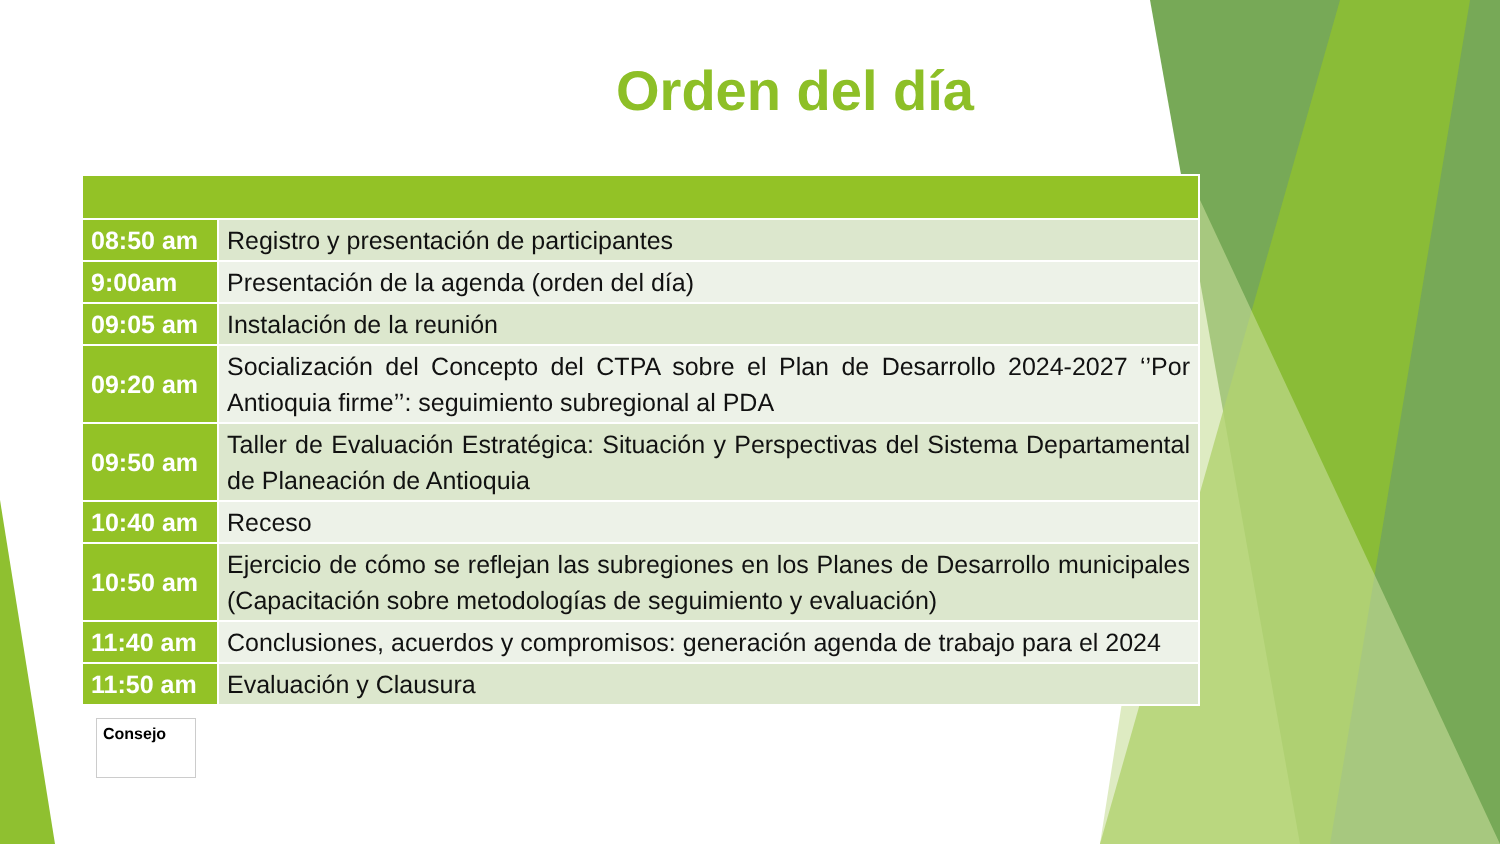Orden del día
| 08:50 am | Registro y presentación de participantes |
| 9:00am | Presentación de la agenda (orden del día) |
| 09:05 am | Instalación de la reunión |
| 09:20 am | Socialización del Concepto del CTPA sobre el Plan de Desarrollo 2024-2027 ‘’Por Antioquia firme’’: seguimiento subregional al PDA |
| 09:50 am | Taller de Evaluación Estratégica: Situación y Perspectivas del Sistema Departamental de Planeación de Antioquia |
| 10:40 am | Receso |
| 10:50 am | Ejercicio de cómo se reflejan las subregiones en los Planes de Desarrollo municipales (Capacitación sobre metodologías de seguimiento y evaluación) |
| 11:40 am | Conclusiones, acuerdos y compromisos: generación agenda de trabajo para el 2024 |
| 11:50 am | Evaluación y Clausura |
Consejo